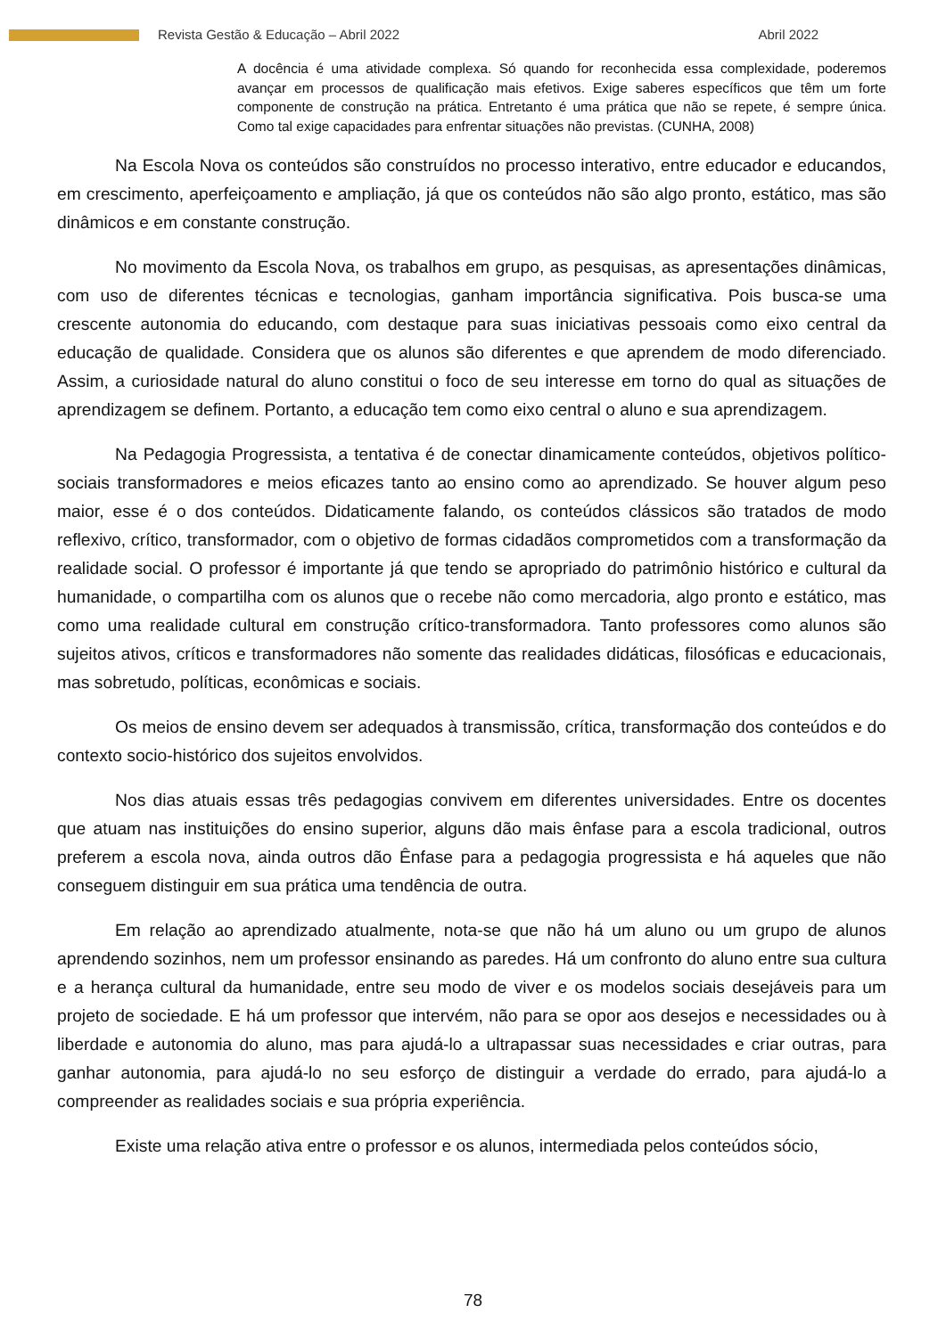Revista Gestão & Educação – Abril 2022 Abril 2022
A docência é uma atividade complexa. Só quando for reconhecida essa complexidade, poderemos avançar em processos de qualificação mais efetivos. Exige saberes específicos que têm um forte componente de construção na prática. Entretanto é uma prática que não se repete, é sempre única. Como tal exige capacidades para enfrentar situações não previstas. (CUNHA, 2008)
Na Escola Nova os conteúdos são construídos no processo interativo, entre educador e educandos, em crescimento, aperfeiçoamento e ampliação, já que os conteúdos não são algo pronto, estático, mas são dinâmicos e em constante construção.
No movimento da Escola Nova, os trabalhos em grupo, as pesquisas, as apresentações dinâmicas, com uso de diferentes técnicas e tecnologias, ganham importância significativa. Pois busca-se uma crescente autonomia do educando, com destaque para suas iniciativas pessoais como eixo central da educação de qualidade. Considera que os alunos são diferentes e que aprendem de modo diferenciado. Assim, a curiosidade natural do aluno constitui o foco de seu interesse em torno do qual as situações de aprendizagem se definem. Portanto, a educação tem como eixo central o aluno e sua aprendizagem.
Na Pedagogia Progressista, a tentativa é de conectar dinamicamente conteúdos, objetivos político-sociais transformadores e meios eficazes tanto ao ensino como ao aprendizado. Se houver algum peso maior, esse é o dos conteúdos. Didaticamente falando, os conteúdos clássicos são tratados de modo reflexivo, crítico, transformador, com o objetivo de formas cidadãos comprometidos com a transformação da realidade social. O professor é importante já que tendo se apropriado do patrimônio histórico e cultural da humanidade, o compartilha com os alunos que o recebe não como mercadoria, algo pronto e estático, mas como uma realidade cultural em construção crítico-transformadora. Tanto professores como alunos são sujeitos ativos, críticos e transformadores não somente das realidades didáticas, filosóficas e educacionais, mas sobretudo, políticas, econômicas e sociais.
Os meios de ensino devem ser adequados à transmissão, crítica, transformação dos conteúdos e do contexto socio-histórico dos sujeitos envolvidos.
Nos dias atuais essas três pedagogias convivem em diferentes universidades. Entre os docentes que atuam nas instituições do ensino superior, alguns dão mais ênfase para a escola tradicional, outros preferem a escola nova, ainda outros dão Ênfase para a pedagogia progressista e há aqueles que não conseguem distinguir em sua prática uma tendência de outra.
Em relação ao aprendizado atualmente, nota-se que não há um aluno ou um grupo de alunos aprendendo sozinhos, nem um professor ensinando as paredes. Há um confronto do aluno entre sua cultura e a herança cultural da humanidade, entre seu modo de viver e os modelos sociais desejáveis para um projeto de sociedade. E há um professor que intervém, não para se opor aos desejos e necessidades ou à liberdade e autonomia do aluno, mas para ajudá-lo a ultrapassar suas necessidades e criar outras, para ganhar autonomia, para ajudá-lo no seu esforço de distinguir a verdade do errado, para ajudá-lo a compreender as realidades sociais e sua própria experiência.
Existe uma relação ativa entre o professor e os alunos, intermediada pelos conteúdos sócio,
78